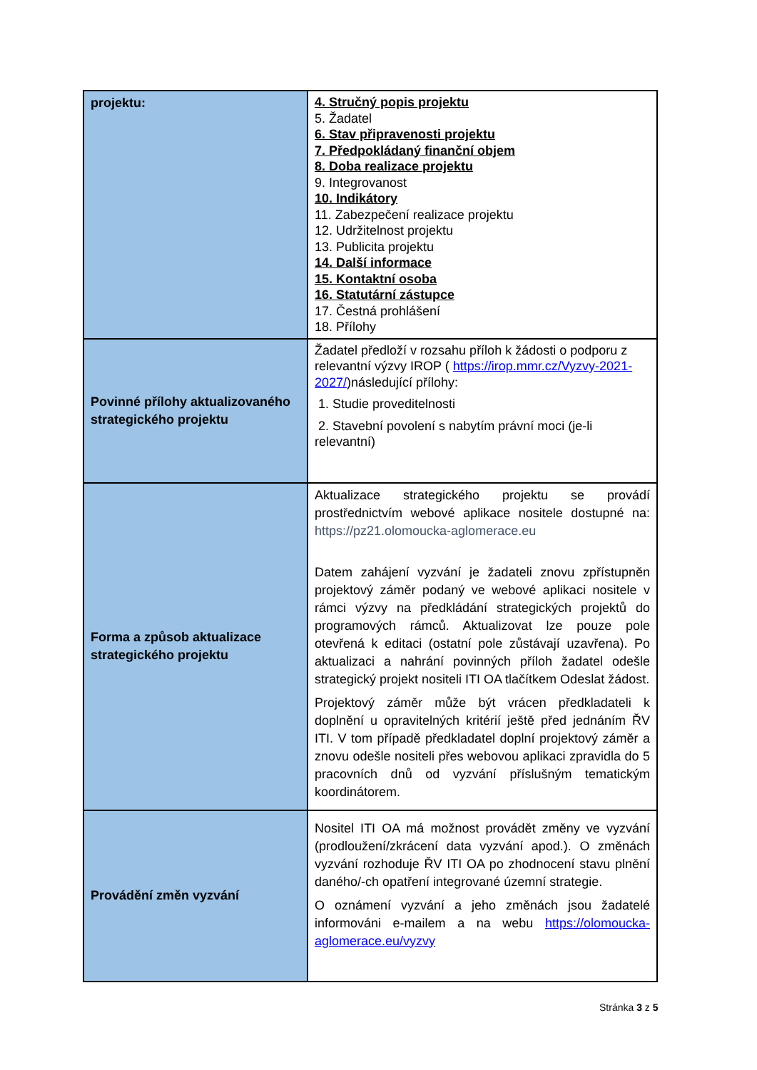| projektu: | 4. Stručný popis projektu 5. Žadatel 6. Stav připravenosti projektu 7. Předpokládaný finanční objem 8. Doba realizace projektu 9. Integrovanost 10. Indikátory 11. Zabezpečení realizace projektu 12. Udržitelnost projektu 13. Publicita projektu 14. Další informace 15. Kontaktní osoba 16. Statutární zástupce 17. Čestná prohlášení 18. Přílohy |
| Povinné přílohy aktualizovaného strategického projektu | Žadatel předloží v rozsahu příloh k žádosti o podporu z relevantní výzvy IROP ( https://irop.mmr.cz/Vyzvy-2021-2027/ )následující přílohy: 1. Studie proveditelnosti 2. Stavební povolení s nabytím právní moci (je-li relevantní) |
| Forma a způsob aktualizace strategického projektu | Aktualizace strategického projektu se provádí prostřednictvím webové aplikace nositele dostupné na: https://pz21.olomoucka-aglomerace.eu Datem zahájení vyzvání je žadateli znovu zpřístupněn projektový záměr podaný ve webové aplikaci nositele v rámci výzvy na předkládání strategických projektů do programových rámců. Aktualizovat lze pouze pole otevřená k editaci (ostatní pole zůstávají uzavřena). Po aktualizaci a nahrání povinných příloh žadatel odešle strategický projekt nositeli ITI OA tlačítkem Odeslat žádost. Projektový záměr může být vrácen předkladateli k doplnění u opravitelných kritérií ještě před jednáním ŘV ITI. V tom případě předkladatel doplní projektový záměr a znovu odešle nositeli přes webovou aplikaci zpravidla do 5 pracovních dnů od vyzvání příslušným tematickým koordinátorem. |
| Provádění změn vyzvání | Nositel ITI OA má možnost provádět změny ve vyzvání (prodloužení/zkrácení data vyzvání apod.). O změnách vyzvání rozhoduje ŘV ITI OA po zhodnocení stavu plnění daného/-ch opatření integrované územní strategie. O oznámení vyzvání a jeho změnách jsou žadatelé informováni e-mailem a na webu https://olomoucka-aglomerace.eu/vyzvy |
Stránka 3 z 5